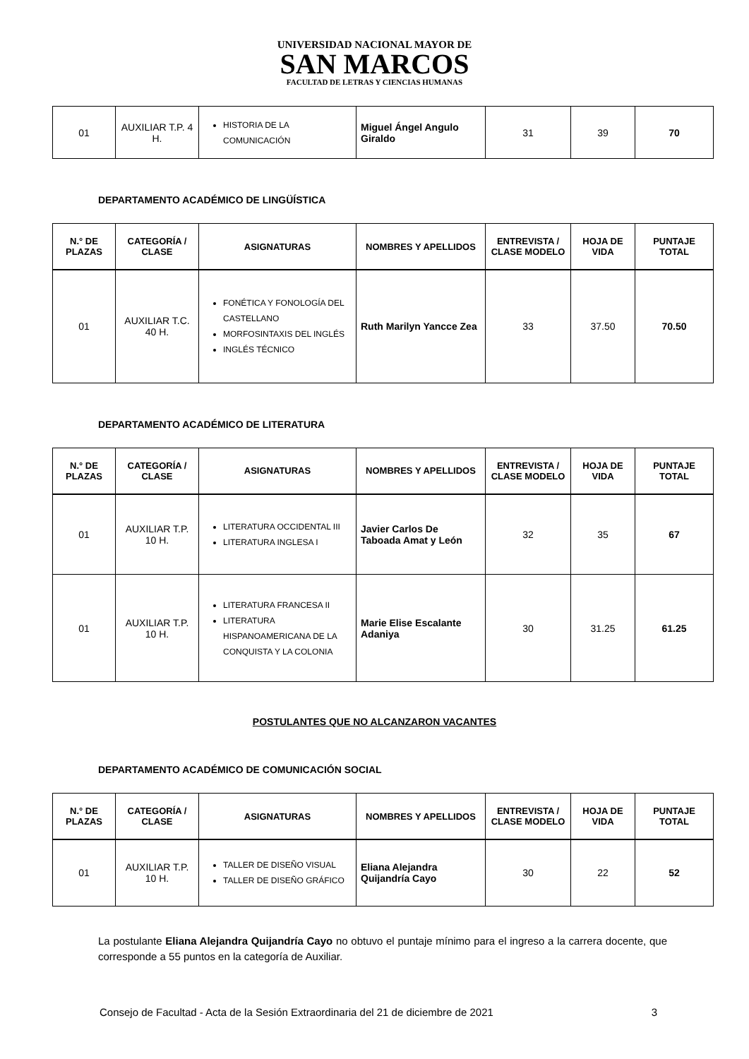UNIVERSIDAD NACIONAL MAYOR DE
SAN MARCOS
FACULTAD DE LETRAS Y CIENCIAS HUMANAS
| 01 | AUXILIAR T.P. 4 H. | HISTORIA DE LA COMUNICACIÓN | Miguel Ángel Angulo Giraldo | 31 | 39 | 70 |
DEPARTAMENTO ACADÉMICO DE LINGÜÍSTICA
| N.° DE PLAZAS | CATEGORÍA / CLASE | ASIGNATURAS | NOMBRES Y APELLIDOS | ENTREVISTA / CLASE MODELO | HOJA DE VIDA | PUNTAJE TOTAL |
| --- | --- | --- | --- | --- | --- | --- |
| 01 | AUXILIAR T.C. 40 H. | FONÉTICA Y FONOLOGÍA DEL CASTELLANO MORFOSINTAXIS DEL INGLÉS INGLÉS TÉCNICO | Ruth Marilyn Yancce Zea | 33 | 37.50 | 70.50 |
DEPARTAMENTO ACADÉMICO DE LITERATURA
| N.° DE PLAZAS | CATEGORÍA / CLASE | ASIGNATURAS | NOMBRES Y APELLIDOS | ENTREVISTA / CLASE MODELO | HOJA DE VIDA | PUNTAJE TOTAL |
| --- | --- | --- | --- | --- | --- | --- |
| 01 | AUXILIAR T.P. 10 H. | LITERATURA OCCIDENTAL III LITERATURA INGLESA I | Javier Carlos De Taboada Amat y León | 32 | 35 | 67 |
| 01 | AUXILIAR T.P. 10 H. | LITERATURA FRANCESA II LITERATURA HISPANOAMERICANA DE LA CONQUISTA Y LA COLONIA | Marie Elise Escalante Adaniya | 30 | 31.25 | 61.25 |
POSTULANTES QUE NO ALCANZARON VACANTES
DEPARTAMENTO ACADÉMICO DE COMUNICACIÓN SOCIAL
| N.° DE PLAZAS | CATEGORÍA / CLASE | ASIGNATURAS | NOMBRES Y APELLIDOS | ENTREVISTA / CLASE MODELO | HOJA DE VIDA | PUNTAJE TOTAL |
| --- | --- | --- | --- | --- | --- | --- |
| 01 | AUXILIAR T.P. 10 H. | TALLER DE DISEÑO VISUAL TALLER DE DISEÑO GRÁFICO | Eliana Alejandra Quijandría Cayo | 30 | 22 | 52 |
La postulante Eliana Alejandra Quijandría Cayo no obtuvo el puntaje mínimo para el ingreso a la carrera docente, que corresponde a 55 puntos en la categoría de Auxiliar.
Consejo de Facultad - Acta de la Sesión Extraordinaria del 21 de diciembre de 2021 3